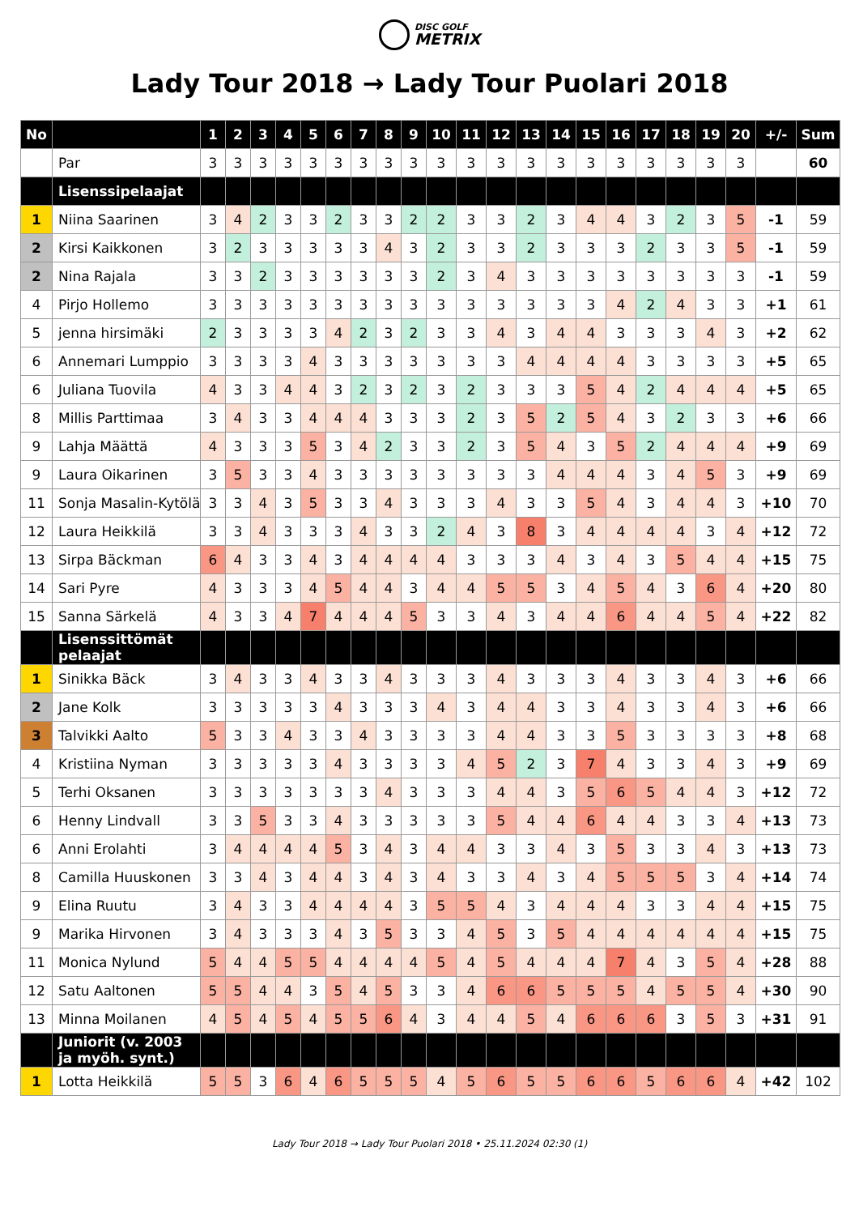DISC GOLF METRIX
Lady Tour 2018 → Lady Tour Puolari 2018
| No | | 1 | 2 | 3 | 4 | 5 | 6 | 7 | 8 | 9 | 10 | 11 | 12 | 13 | 14 | 15 | 16 | 17 | 18 | 19 | 20 | +/- | Sum |
| --- | --- | --- | --- | --- | --- | --- | --- | --- | --- | --- | --- | --- | --- | --- | --- | --- | --- | --- | --- | --- | --- | --- | --- |
| | Par | 3 | 3 | 3 | 3 | 3 | 3 | 3 | 3 | 3 | 3 | 3 | 3 | 3 | 3 | 3 | 3 | 3 | 3 | 3 | 3 | | 60 |
| | Lisenssipelaajat | | | | | | | | | | | | | | | | | | | | | | |
| 1 | Niina Saarinen | 3 | 4 | 2 | 3 | 3 | 2 | 3 | 3 | 2 | 2 | 3 | 3 | 2 | 3 | 4 | 4 | 3 | 2 | 3 | 5 | -1 | 59 |
| 2 | Kirsi Kaikkonen | 3 | 2 | 3 | 3 | 3 | 3 | 3 | 4 | 3 | 2 | 3 | 3 | 2 | 3 | 3 | 3 | 2 | 3 | 3 | 5 | -1 | 59 |
| 2 | Nina Rajala | 3 | 3 | 2 | 3 | 3 | 3 | 3 | 3 | 3 | 2 | 3 | 4 | 3 | 3 | 3 | 3 | 3 | 3 | 3 | 3 | -1 | 59 |
| 4 | Pirjo Hollemo | 3 | 3 | 3 | 3 | 3 | 3 | 3 | 3 | 3 | 3 | 3 | 3 | 3 | 3 | 3 | 4 | 2 | 4 | 3 | 3 | +1 | 61 |
| 5 | jenna hirsimäki | 2 | 3 | 3 | 3 | 3 | 4 | 2 | 3 | 2 | 3 | 3 | 4 | 3 | 4 | 4 | 3 | 3 | 3 | 4 | 3 | +2 | 62 |
| 6 | Annemari Lumppio | 3 | 3 | 3 | 3 | 4 | 3 | 3 | 3 | 3 | 3 | 3 | 3 | 4 | 4 | 4 | 4 | 3 | 3 | 3 | 3 | +5 | 65 |
| 6 | Juliana Tuovila | 4 | 3 | 3 | 4 | 4 | 3 | 2 | 3 | 2 | 3 | 2 | 3 | 3 | 3 | 5 | 4 | 2 | 4 | 4 | 4 | +5 | 65 |
| 8 | Millis Parttimaa | 3 | 4 | 3 | 3 | 4 | 4 | 4 | 3 | 3 | 3 | 2 | 3 | 5 | 2 | 5 | 4 | 3 | 2 | 3 | 3 | +6 | 66 |
| 9 | Lahja Määttä | 4 | 3 | 3 | 3 | 5 | 3 | 4 | 2 | 3 | 3 | 2 | 3 | 5 | 4 | 3 | 5 | 2 | 4 | 4 | 4 | +9 | 69 |
| 9 | Laura Oikarinen | 3 | 5 | 3 | 3 | 4 | 3 | 3 | 3 | 3 | 3 | 3 | 3 | 3 | 4 | 4 | 4 | 3 | 4 | 5 | 3 | +9 | 69 |
| 11 | Sonja Masalin-Kytölä | 3 | 3 | 4 | 3 | 5 | 3 | 3 | 4 | 3 | 3 | 3 | 4 | 3 | 3 | 5 | 4 | 3 | 4 | 4 | 3 | +10 | 70 |
| 12 | Laura Heikkilä | 3 | 3 | 4 | 3 | 3 | 3 | 4 | 3 | 3 | 2 | 4 | 3 | 8 | 3 | 4 | 4 | 4 | 4 | 3 | 4 | +12 | 72 |
| 13 | Sirpa Bäckman | 6 | 4 | 3 | 3 | 4 | 3 | 4 | 4 | 4 | 4 | 3 | 3 | 3 | 4 | 3 | 4 | 3 | 5 | 4 | 4 | +15 | 75 |
| 14 | Sari Pyre | 4 | 3 | 3 | 3 | 4 | 5 | 4 | 4 | 3 | 4 | 4 | 5 | 5 | 3 | 4 | 5 | 4 | 3 | 6 | 4 | +20 | 80 |
| 15 | Sanna Särkelä | 4 | 3 | 3 | 4 | 7 | 4 | 4 | 4 | 5 | 3 | 3 | 4 | 3 | 4 | 4 | 6 | 4 | 4 | 5 | 4 | +22 | 82 |
| | Lisenssittömät pelaajat | | | | | | | | | | | | | | | | | | | | | | |
| 1 | Sinikka Bäck | 3 | 4 | 3 | 3 | 4 | 3 | 3 | 4 | 3 | 3 | 3 | 4 | 3 | 3 | 3 | 4 | 3 | 3 | 4 | 3 | +6 | 66 |
| 2 | Jane Kolk | 3 | 3 | 3 | 3 | 3 | 4 | 3 | 3 | 3 | 4 | 3 | 4 | 4 | 3 | 3 | 4 | 3 | 3 | 4 | 3 | +6 | 66 |
| 3 | Talvikki Aalto | 5 | 3 | 3 | 4 | 3 | 3 | 4 | 3 | 3 | 3 | 3 | 4 | 4 | 3 | 3 | 5 | 3 | 3 | 3 | 3 | +8 | 68 |
| 4 | Kristiina Nyman | 3 | 3 | 3 | 3 | 3 | 4 | 3 | 3 | 3 | 3 | 4 | 5 | 2 | 3 | 7 | 4 | 3 | 3 | 4 | 3 | +9 | 69 |
| 5 | Terhi Oksanen | 3 | 3 | 3 | 3 | 3 | 3 | 3 | 4 | 3 | 3 | 3 | 4 | 4 | 3 | 5 | 6 | 5 | 4 | 4 | 3 | +12 | 72 |
| 6 | Henny Lindvall | 3 | 3 | 5 | 3 | 3 | 4 | 3 | 3 | 3 | 3 | 3 | 5 | 4 | 4 | 6 | 4 | 4 | 3 | 3 | 4 | +13 | 73 |
| 6 | Anni Erolahti | 3 | 4 | 4 | 4 | 4 | 5 | 3 | 4 | 3 | 4 | 4 | 3 | 3 | 4 | 3 | 5 | 3 | 3 | 4 | 3 | +13 | 73 |
| 8 | Camilla Huuskonen | 3 | 3 | 4 | 3 | 4 | 4 | 3 | 4 | 3 | 4 | 3 | 3 | 4 | 3 | 4 | 5 | 5 | 5 | 3 | 4 | +14 | 74 |
| 9 | Elina Ruutu | 3 | 4 | 3 | 3 | 4 | 4 | 4 | 4 | 3 | 5 | 5 | 4 | 3 | 4 | 4 | 4 | 3 | 3 | 4 | 4 | +15 | 75 |
| 9 | Marika Hirvonen | 3 | 4 | 3 | 3 | 3 | 4 | 3 | 5 | 3 | 3 | 4 | 5 | 3 | 5 | 4 | 4 | 4 | 4 | 4 | 4 | +15 | 75 |
| 11 | Monica Nylund | 5 | 4 | 4 | 5 | 5 | 4 | 4 | 4 | 4 | 5 | 4 | 5 | 4 | 4 | 4 | 7 | 4 | 3 | 5 | 4 | +28 | 88 |
| 12 | Satu Aaltonen | 5 | 5 | 4 | 4 | 3 | 5 | 4 | 5 | 3 | 3 | 4 | 6 | 6 | 5 | 5 | 5 | 4 | 5 | 5 | 4 | +30 | 90 |
| 13 | Minna Moilanen | 4 | 5 | 4 | 5 | 4 | 5 | 5 | 6 | 4 | 3 | 4 | 4 | 5 | 4 | 6 | 6 | 6 | 3 | 5 | 3 | +31 | 91 |
| | Juniorit (v. 2003 ja myöh. synt.) | | | | | | | | | | | | | | | | | | | | | | |
| 1 | Lotta Heikkilä | 5 | 5 | 3 | 6 | 4 | 6 | 5 | 5 | 5 | 4 | 5 | 6 | 5 | 5 | 6 | 6 | 5 | 6 | 6 | 4 | +42 | 102 |
Lady Tour 2018 → Lady Tour Puolari 2018 • 25.11.2024 02:30 (1)